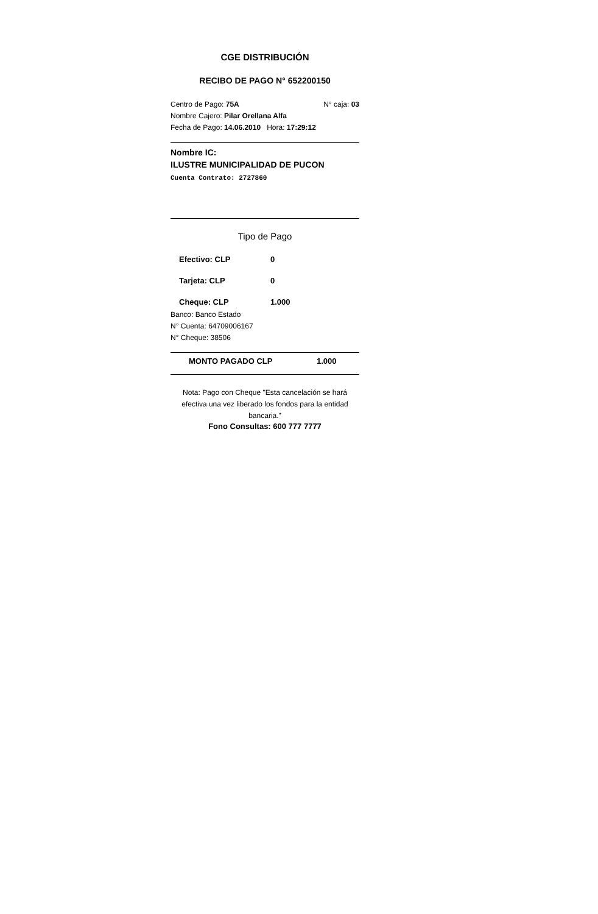CGE DISTRIBUCIÓN
RECIBO DE PAGO N° 652200150
Centro de Pago: 75A N° caja: 03
Nombre Cajero: Pilar Orellana Alfa
Fecha de Pago: 14.06.2010 Hora: 17:29:12
Nombre IC:
ILUSTRE MUNICIPALIDAD DE PUCON
Cuenta Contrato: 2727860
Tipo de Pago
Efectivo: CLP 0
Tarjeta: CLP 0
Cheque: CLP 1.000
Banco: Banco Estado
N° Cuenta: 64709006167
N° Cheque: 38506
MONTO PAGADO CLP 1.000
Nota: Pago con Cheque "Esta cancelación se hará efectiva una vez liberado los fondos para la entidad bancaria."
Fono Consultas: 600 777 7777